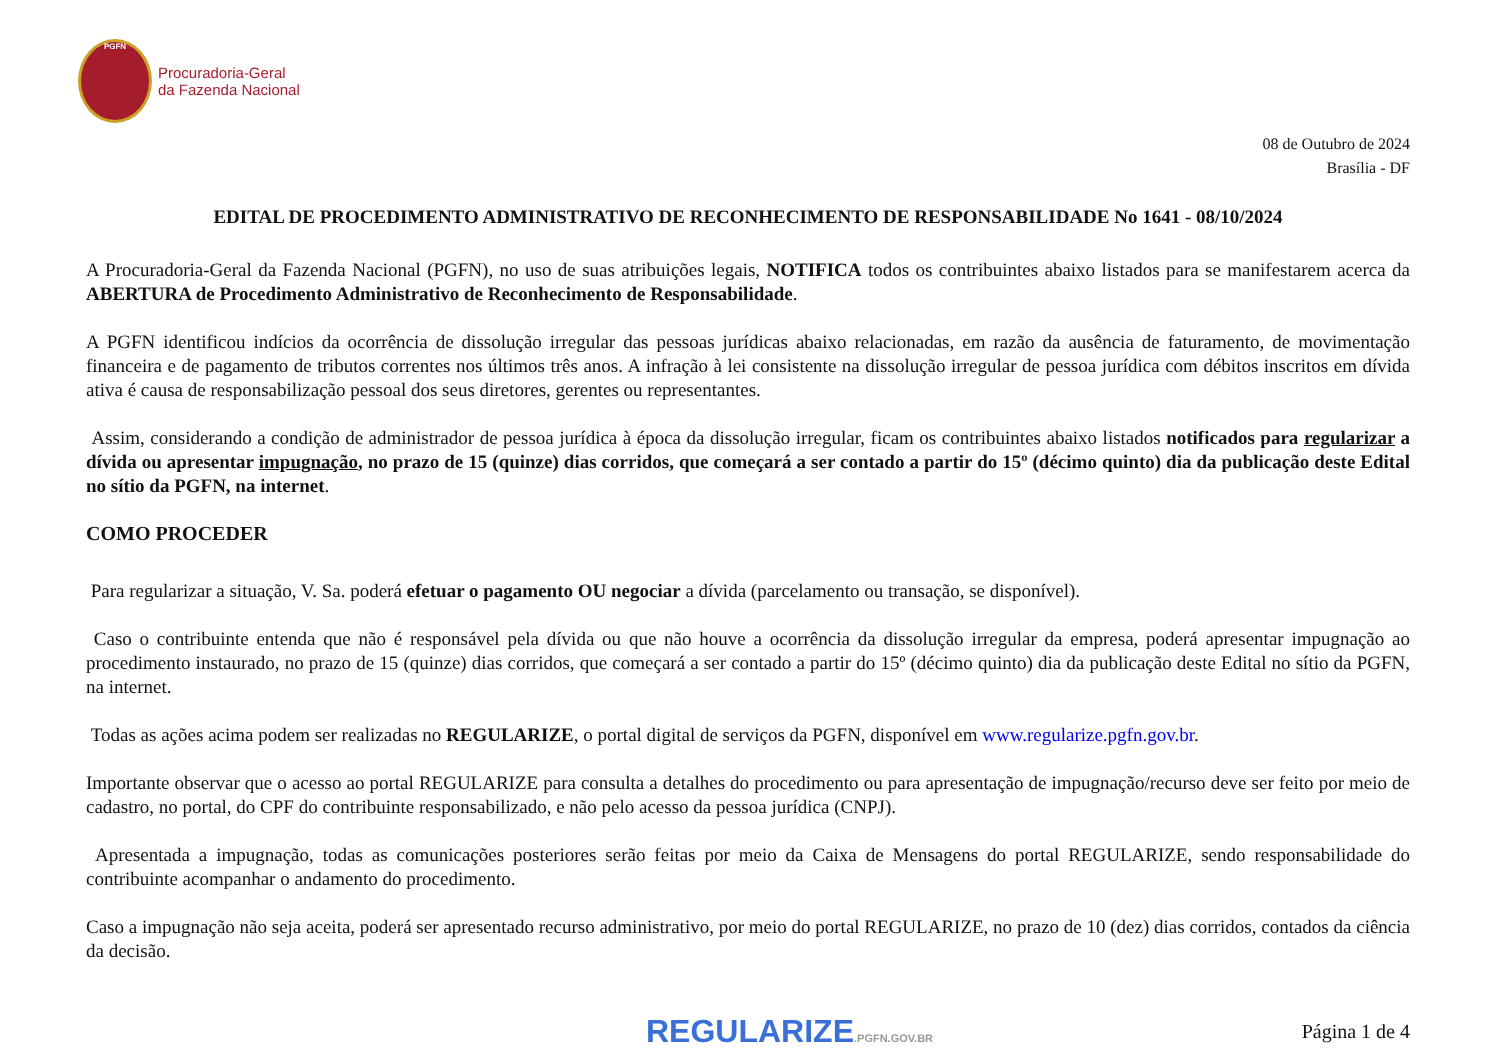PGFN
Procuradoria-Geral
da Fazenda Nacional
08 de Outubro de 2024
Brasília - DF
EDITAL DE PROCEDIMENTO ADMINISTRATIVO DE RECONHECIMENTO DE RESPONSABILIDADE No 1641 - 08/10/2024
A Procuradoria-Geral da Fazenda Nacional (PGFN), no uso de suas atribuições legais, NOTIFICA todos os contribuintes abaixo listados para se manifestarem acerca da ABERTURA de Procedimento Administrativo de Reconhecimento de Responsabilidade.
A PGFN identificou indícios da ocorrência de dissolução irregular das pessoas jurídicas abaixo relacionadas, em razão da ausência de faturamento, de movimentação financeira e de pagamento de tributos correntes nos últimos três anos. A infração à lei consistente na dissolução irregular de pessoa jurídica com débitos inscritos em dívida ativa é causa de responsabilização pessoal dos seus diretores, gerentes ou representantes.
Assim, considerando a condição de administrador de pessoa jurídica à época da dissolução irregular, ficam os contribuintes abaixo listados notificados para regularizar a dívida ou apresentar impugnação, no prazo de 15 (quinze) dias corridos, que começará a ser contado a partir do 15º (décimo quinto) dia da publicação deste Edital no sítio da PGFN, na internet.
COMO PROCEDER
Para regularizar a situação, V. Sa. poderá efetuar o pagamento OU negociar a dívida (parcelamento ou transação, se disponível).
Caso o contribuinte entenda que não é responsável pela dívida ou que não houve a ocorrência da dissolução irregular da empresa, poderá apresentar impugnação ao procedimento instaurado, no prazo de 15 (quinze) dias corridos, que começará a ser contado a partir do 15º (décimo quinto) dia da publicação deste Edital no sítio da PGFN, na internet.
Todas as ações acima podem ser realizadas no REGULARIZE, o portal digital de serviços da PGFN, disponível em www.regularize.pgfn.gov.br.
Importante observar que o acesso ao portal REGULARIZE para consulta a detalhes do procedimento ou para apresentação de impugnação/recurso deve ser feito por meio de cadastro, no portal, do CPF do contribuinte responsabilizado, e não pelo acesso da pessoa jurídica (CNPJ).
Apresentada a impugnação, todas as comunicações posteriores serão feitas por meio da Caixa de Mensagens do portal REGULARIZE, sendo responsabilidade do contribuinte acompanhar o andamento do procedimento.
Caso a impugnação não seja aceita, poderá ser apresentado recurso administrativo, por meio do portal REGULARIZE, no prazo de 10 (dez) dias corridos, contados da ciência da decisão.
REGULARIZE.PGFN.GOV.BR
Página 1 de 4